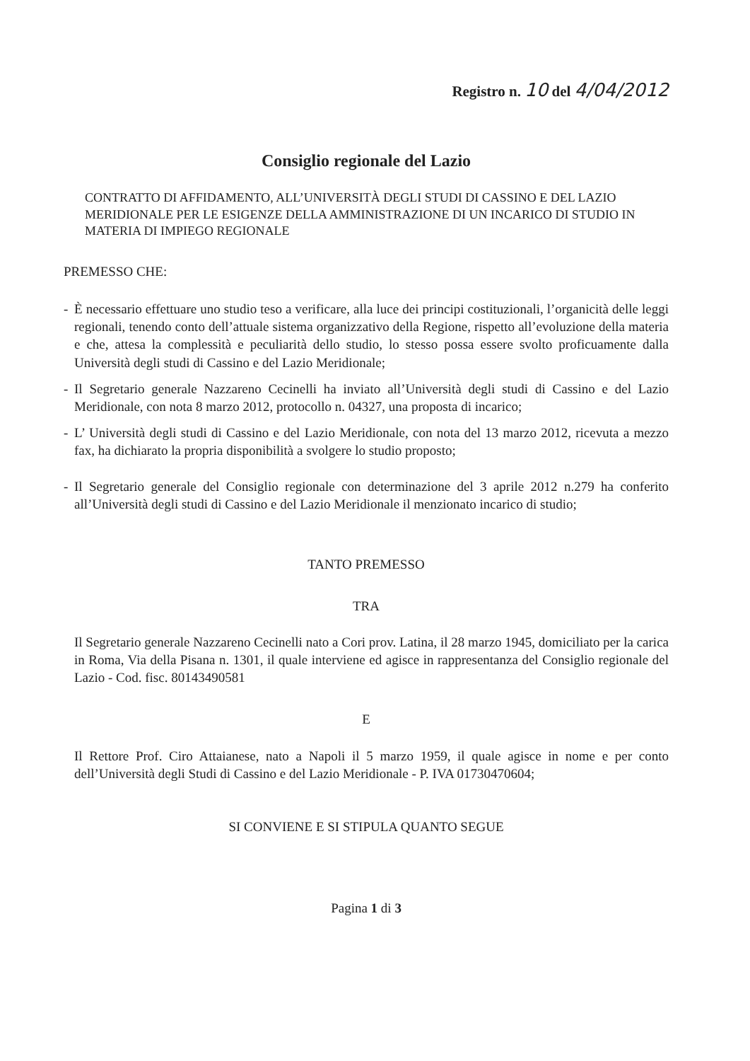Registro n. 10 del 4/04/2012
Consiglio regionale del Lazio
CONTRATTO DI AFFIDAMENTO, ALL’UNIVERSITÀ DEGLI STUDI DI CASSINO E DEL LAZIO MERIDIONALE PER LE ESIGENZE DELLA AMMINISTRAZIONE DI UN INCARICO DI STUDIO IN MATERIA DI IMPIEGO REGIONALE
PREMESSO CHE:
- È necessario effettuare uno studio teso a verificare, alla luce dei principi costituzionali, l’organicità delle leggi regionali, tenendo conto dell’attuale sistema organizzativo della Regione, rispetto all’evoluzione della materia e che, attesa la complessità e peculiarità dello studio, lo stesso possa essere svolto proficuamente dalla Università degli studi di Cassino e del Lazio Meridionale;
- Il Segretario generale Nazzareno Cecinelli ha inviato all’Università degli studi di Cassino e del Lazio Meridionale, con nota 8 marzo 2012, protocollo n. 04327, una proposta di incarico;
- L’ Università degli studi di Cassino e del Lazio Meridionale, con nota del 13 marzo 2012, ricevuta a mezzo fax, ha dichiarato la propria disponibilità a svolgere lo studio proposto;
- Il Segretario generale del Consiglio regionale con determinazione del 3 aprile 2012 n.279 ha conferito all’Università degli studi di Cassino e del Lazio Meridionale il menzionato incarico di studio;
TANTO PREMESSO
TRA
Il Segretario generale Nazzareno Cecinelli nato a Cori prov. Latina, il 28 marzo 1945, domiciliato per la carica in Roma, Via della Pisana n. 1301, il quale interviene ed agisce in rappresentanza del Consiglio regionale del Lazio - Cod. fisc. 80143490581
E
Il Rettore Prof. Ciro Attaianese, nato a Napoli il 5 marzo 1959, il quale agisce in nome e per conto dell’Università degli Studi di Cassino e del Lazio Meridionale - P. IVA 01730470604;
SI CONVIENE E SI STIPULA QUANTO SEGUE
Pagina 1 di 3